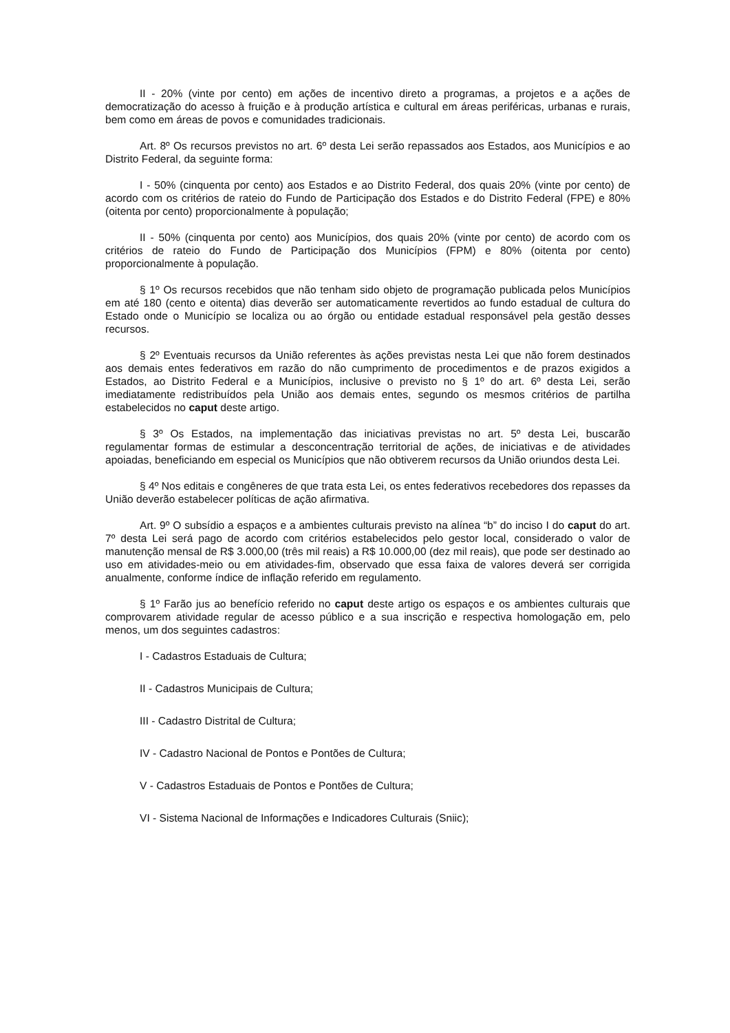II - 20% (vinte por cento) em ações de incentivo direto a programas, a projetos e a ações de democratização do acesso à fruição e à produção artística e cultural em áreas periféricas, urbanas e rurais, bem como em áreas de povos e comunidades tradicionais.
Art. 8º Os recursos previstos no art. 6º desta Lei serão repassados aos Estados, aos Municípios e ao Distrito Federal, da seguinte forma:
I - 50% (cinquenta por cento) aos Estados e ao Distrito Federal, dos quais 20% (vinte por cento) de acordo com os critérios de rateio do Fundo de Participação dos Estados e do Distrito Federal (FPE) e 80% (oitenta por cento) proporcionalmente à população;
II - 50% (cinquenta por cento) aos Municípios, dos quais 20% (vinte por cento) de acordo com os critérios de rateio do Fundo de Participação dos Municípios (FPM) e 80% (oitenta por cento) proporcionalmente à população.
§ 1º Os recursos recebidos que não tenham sido objeto de programação publicada pelos Municípios em até 180 (cento e oitenta) dias deverão ser automaticamente revertidos ao fundo estadual de cultura do Estado onde o Município se localiza ou ao órgão ou entidade estadual responsável pela gestão desses recursos.
§ 2º Eventuais recursos da União referentes às ações previstas nesta Lei que não forem destinados aos demais entes federativos em razão do não cumprimento de procedimentos e de prazos exigidos a Estados, ao Distrito Federal e a Municípios, inclusive o previsto no § 1º do art. 6º desta Lei, serão imediatamente redistribuídos pela União aos demais entes, segundo os mesmos critérios de partilha estabelecidos no caput deste artigo.
§ 3º Os Estados, na implementação das iniciativas previstas no art. 5º desta Lei, buscarão regulamentar formas de estimular a desconcentração territorial de ações, de iniciativas e de atividades apoiadas, beneficiando em especial os Municípios que não obtiverem recursos da União oriundos desta Lei.
§ 4º Nos editais e congêneres de que trata esta Lei, os entes federativos recebedores dos repasses da União deverão estabelecer políticas de ação afirmativa.
Art. 9º O subsídio a espaços e a ambientes culturais previsto na alínea “b” do inciso I do caput do art. 7º desta Lei será pago de acordo com critérios estabelecidos pelo gestor local, considerado o valor de manutenção mensal de R$ 3.000,00 (três mil reais) a R$ 10.000,00 (dez mil reais), que pode ser destinado ao uso em atividades-meio ou em atividades-fim, observado que essa faixa de valores deverá ser corrigida anualmente, conforme índice de inflação referido em regulamento.
§ 1º Farão jus ao benefício referido no caput deste artigo os espaços e os ambientes culturais que comprovarem atividade regular de acesso público e a sua inscrição e respectiva homologação em, pelo menos, um dos seguintes cadastros:
I - Cadastros Estaduais de Cultura;
II - Cadastros Municipais de Cultura;
III - Cadastro Distrital de Cultura;
IV - Cadastro Nacional de Pontos e Pontões de Cultura;
V - Cadastros Estaduais de Pontos e Pontões de Cultura;
VI - Sistema Nacional de Informações e Indicadores Culturais (Sniic);